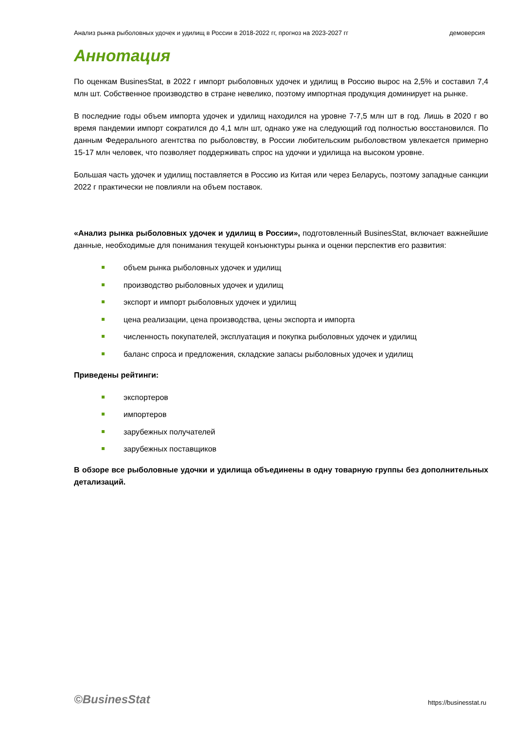Анализ рынка рыболовных удочек и удилищ в России в 2018-2022 гг, прогноз на 2023-2027 гг демоверсия
Аннотация
По оценкам BusinesStat, в 2022 г импорт рыболовных удочек и удилищ в Россию вырос на 2,5% и составил 7,4 млн шт. Собственное производство в стране невелико, поэтому импортная продукция доминирует на рынке.
В последние годы объем импорта удочек и удилищ находился на уровне 7-7,5 млн шт в год. Лишь в 2020 г во время пандемии импорт сократился до 4,1 млн шт, однако уже на следующий год полностью восстановился. По данным Федерального агентства по рыболовству, в России любительским рыболовством увлекается примерно 15-17 млн человек, что позволяет поддерживать спрос на удочки и удилища на высоком уровне.
Большая часть удочек и удилищ поставляется в Россию из Китая или через Беларусь, поэтому западные санкции 2022 г практически не повлияли на объем поставок.
«Анализ рынка рыболовных удочек и удилищ в России», подготовленный BusinesStat, включает важнейшие данные, необходимые для понимания текущей конъюнктуры рынка и оценки перспектив его развития:
объем рынка рыболовных удочек и удилищ
производство рыболовных удочек и удилищ
экспорт и импорт рыболовных удочек и удилищ
цена реализации, цена производства, цены экспорта и импорта
численность покупателей, эксплуатация и покупка рыболовных удочек и удилищ
баланс спроса и предложения, складские запасы рыболовных удочек и удилищ
Приведены рейтинги:
экспортеров
импортеров
зарубежных получателей
зарубежных поставщиков
В обзоре все рыболовные удочки и удилища объединены в одну товарную группы без дополнительных детализаций.
©BusinesStat https://businesstat.ru